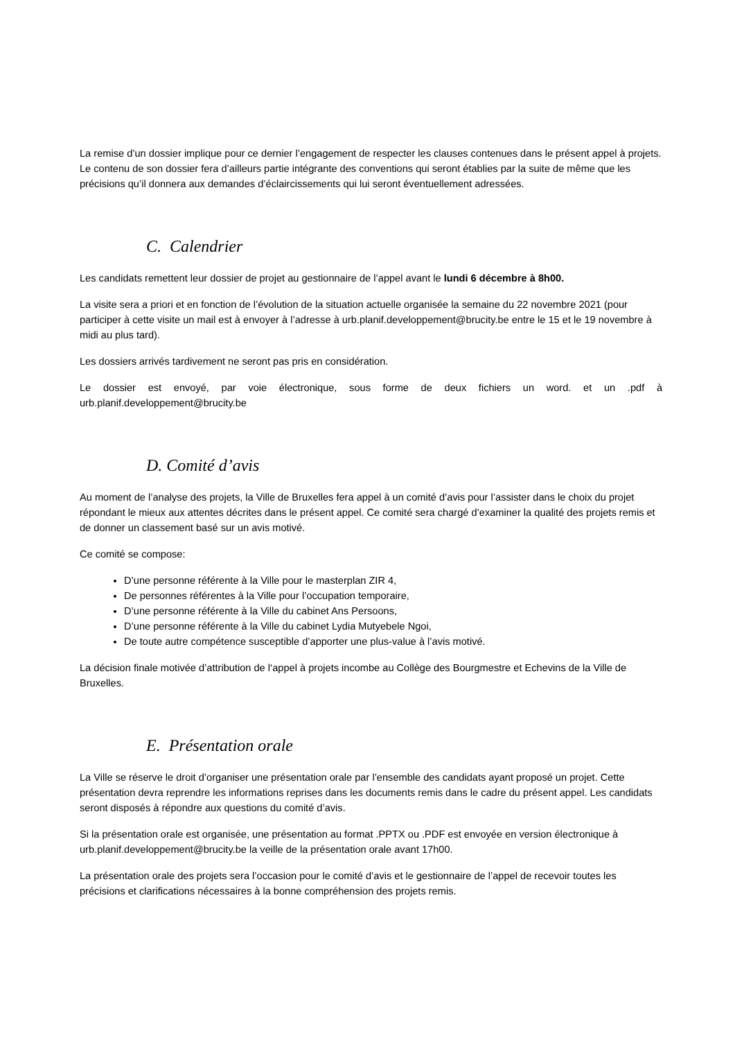La remise d’un dossier implique pour ce dernier l’engagement de respecter les clauses contenues dans le présent appel à projets. Le contenu de son dossier fera d’ailleurs partie intégrante des conventions qui seront établies par la suite de même que les précisions qu’il donnera aux demandes d’éclaircissements qui lui seront éventuellement adressées.
C. Calendrier
Les candidats remettent leur dossier de projet au gestionnaire de l’appel avant le lundi 6 décembre à 8h00.
La visite sera a priori et en fonction de l’évolution de la situation actuelle organisée la semaine du 22 novembre 2021 (pour participer à cette visite un mail est à envoyer à l’adresse à urb.planif.developpement@brucity.be entre le 15 et le 19 novembre à midi au plus tard).
Les dossiers arrivés tardivement ne seront pas pris en considération.
Le dossier est envoyé, par voie électronique, sous forme de deux fichiers un word. et un .pdf à urb.planif.developpement@brucity.be
D. Comité d’avis
Au moment de l’analyse des projets, la Ville de Bruxelles fera appel à un comité d’avis pour l’assister dans le choix du projet répondant le mieux aux attentes décrites dans le présent appel. Ce comité sera chargé d’examiner la qualité des projets remis et de donner un classement basé sur un avis motivé.
Ce comité se compose:
D’une personne référente à la Ville pour le masterplan ZIR 4,
De personnes référentes à la Ville pour l’occupation temporaire,
D’une personne référente à la Ville du cabinet Ans Persoons,
D’une personne référente à la Ville du cabinet Lydia Mutyebele Ngoi,
De toute autre compétence susceptible d’apporter une plus-value à l’avis motivé.
La décision finale motivée d’attribution de l‘appel à projets incombe au Collège des Bourgmestre et Echevins de la Ville de Bruxelles.
E. Présentation orale
La Ville se réserve le droit d’organiser une présentation orale par l’ensemble des candidats ayant proposé un projet. Cette présentation devra reprendre les informations reprises dans les documents remis dans le cadre du présent appel. Les candidats seront disposés à répondre aux questions du comité d’avis.
Si la présentation orale est organisée, une présentation au format .PPTX ou .PDF est envoyée en version électronique à urb.planif.developpement@brucity.be la veille de la présentation orale avant 17h00.
La présentation orale des projets sera l’occasion pour le comité d’avis et le gestionnaire de l’appel de recevoir toutes les précisions et clarifications nécessaires à la bonne compréhension des projets remis.